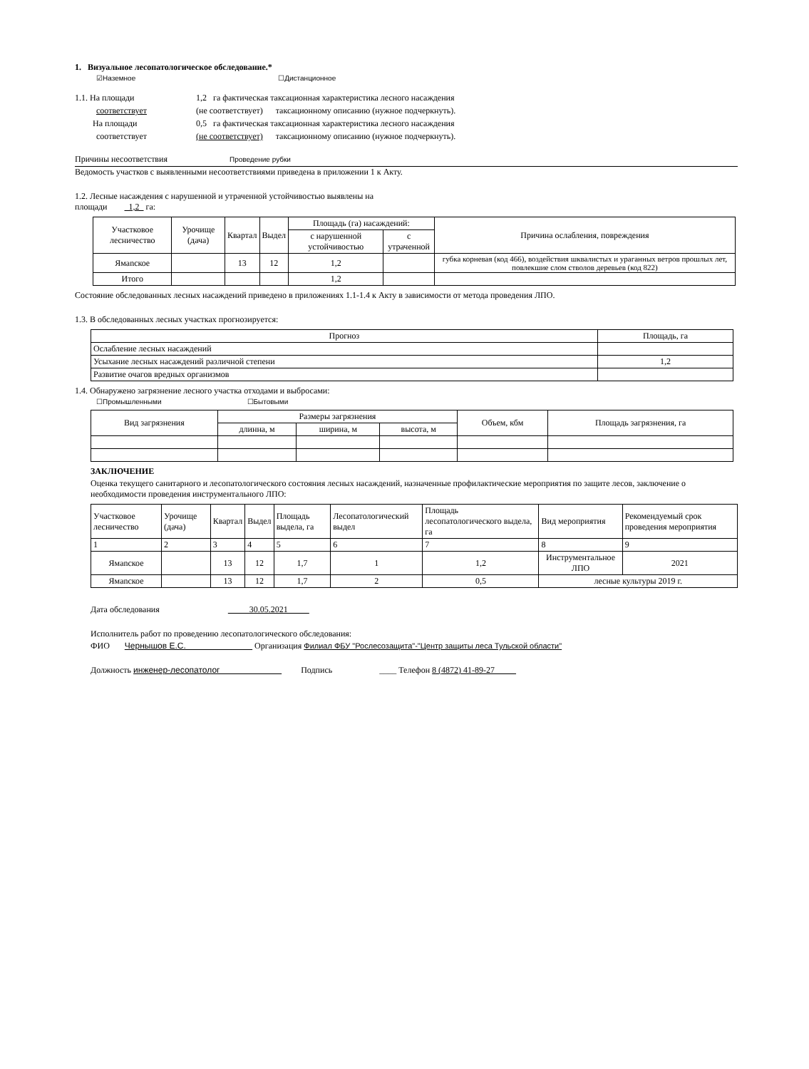1. Визуальное лесопатологическое обследование.*
☑Наземное ☐Дистанционное
1.1. На площади 1,2 га фактическая таксационная характеристика лесного насаждения соответствует (не соответствует) таксационному описанию (нужное подчеркнуть). На площади 0,5 га фактическая таксационная характеристика лесного насаждения соответствует (не соответствует) таксационному описанию (нужное подчеркнуть).
Причины несоответствия Проведение рубки
Ведомость участков с выявленными несоответствиями приведена в приложении 1 к Акту.
1.2. Лесные насаждения с нарушенной и утраченной устойчивостью выявлены на
площади 1,2 га:
| Участковое лесничество | Урочище (дача) | Квартал | Выдел | Площадь (га) насаждений: | | Причина ослабления, повреждения |
| | | | | с нарушенной устойчивостью | с утраченной | |
| Ямanское | | 13 | 12 | 1,2 | | губка корневая (код 466), воздействия шквалистых и ураганных ветров прошлых лет, повлекшие слом стволов деревьев (код 822) |
| Итого | | | | 1,2 | | |
Состояние обследованных лесных насаждений приведено в приложениях 1.1-1.4 к Акту в зависимости от метода проведения ЛПО.
1.3. В обследованных лесных участках прогнозируется:
| Прогноз | Площадь, га |
| Ослабление лесных насаждений | |
| Усыхание лесных насаждений различной степени | 1,2 |
| Развитие очагов вредных организмов | |
1.4. Обнаружено загрязнение лесного участка отходами и выбросами:
☐Промышленными ☐Бытовыми
| Вид загрязнения | Размеры загрязнения | | | Объем, кбм | Площадь загрязнения, га |
| | длинна, м | ширина, м | высота, м | | |
ЗАКЛЮЧЕНИЕ
Оценка текущего санитарного и лесопатологического состояния лесных насаждений, назначенные профилактические мероприятия по защите лесов, заключение о необходимости проведения инструментального ЛПО:
| Участковое лесничество | Урочище (дача) | Квартал | Выдел | Площадь выдела, га | Лесопатологический выдел | Площадь лесопатологического выдела, га | Вид мероприятия | Рекомендуемый срок проведения мероприятия |
| 1 | 2 | 3 | 4 | 5 | 6 | 7 | 8 | 9 |
| Ямanское | | 13 | 12 | 1,7 | 1 | 1,2 | Инструментальное ЛПО | 2021 |
| Ямanское | | 13 | 12 | 1,7 | 2 | 0,5 | лесные культуры 2019 г. | |
Дата обследования 30.05.2021
Исполнитель работ по проведению лесопатологического обследования:
ФИО Чернышов Е.С. Организация Филиал ФБУ "Рослесозащита"-"Центр защиты леса Тульской области"
Должность инженер-лесопатолог Подпись ____ Телефон 8 (4872) 41-89-27